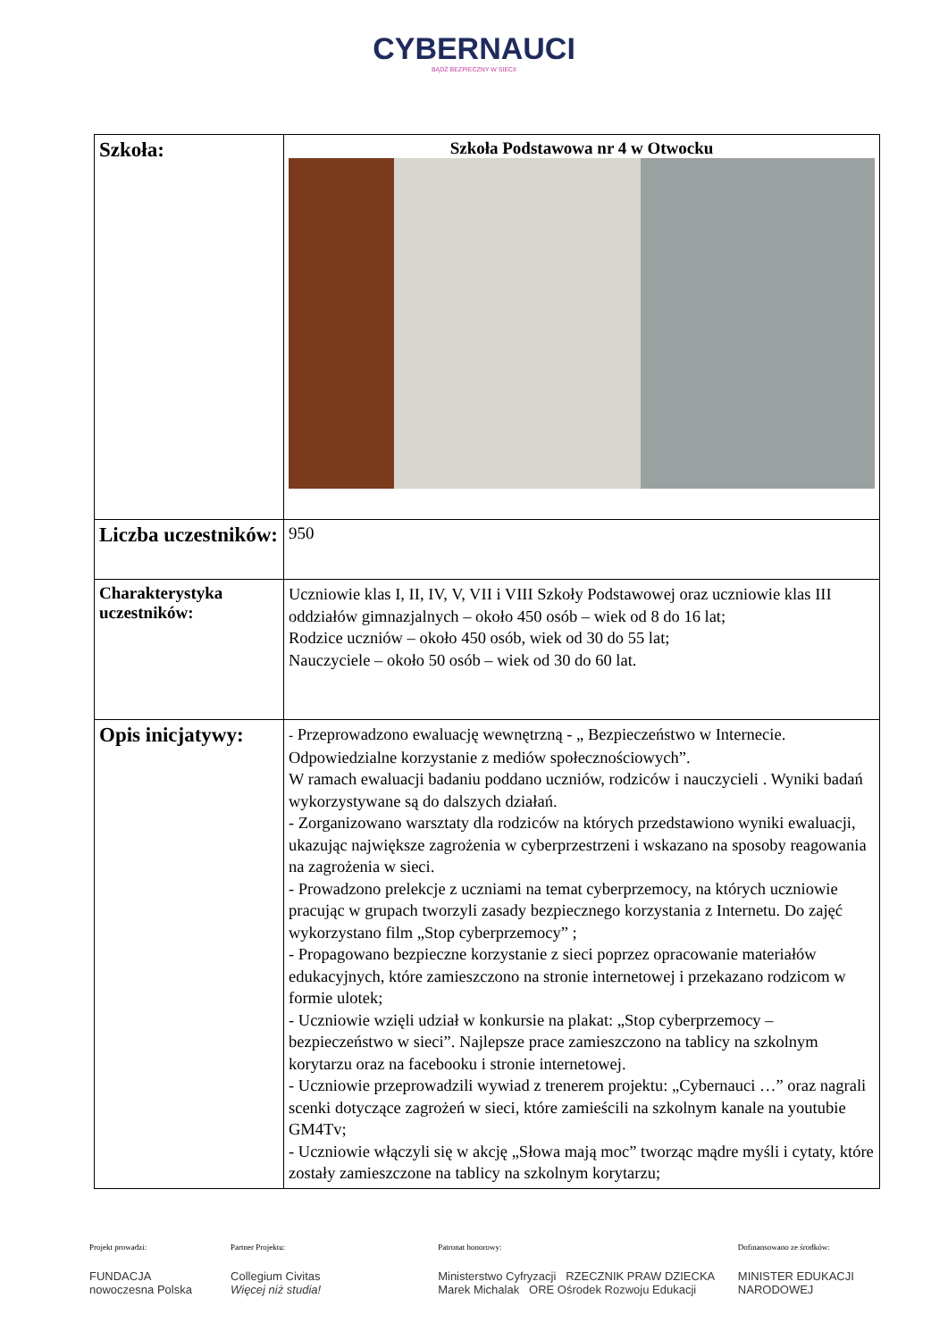CYBERNAUCI
BĄDŹ BEZPIECZNY W SIECI!
| Szkoła: | Szkoła Podstawowa nr 4 w Otwocku |
| Liczba uczestników: | 950 |
| Charakterystyka uczestników: | Uczniowie klas I, II, IV, V, VII i VIII Szkoły Podstawowej oraz uczniowie klas III oddziałów gimnazjalnych – około 450 osób – wiek od 8 do 16 lat; Rodzice uczniów – około 450 osób, wiek od 30 do 55 lat; Nauczyciele – około 50 osób – wiek od 30 do 60 lat. |
| Opis inicjatywy: | - Przeprowadzono ewaluację wewnętrzną - „ Bezpieczeństwo w Internecie. Odpowiedzialne korzystanie z mediów społecznościowych”. W ramach ewaluacji badaniu poddano uczniów, rodziców i nauczycieli . Wyniki badań wykorzystywane są do dalszych działań. - Zorganizowano warsztaty dla rodziców na których przedstawiono wyniki ewaluacji, ukazując największe zagrożenia w cyberprzestrzeni i wskazano na sposoby reagowania na zagrożenia w sieci. - Prowadzono prelekcje z uczniami na temat cyberprzemocy, na których uczniowie pracując w grupach tworzyli zasady bezpiecznego korzystania z Internetu. Do zajęć wykorzystano film „Stop cyberprzemocy” ; - Propagowano bezpieczne korzystanie z sieci poprzez opracowanie materiałów edukacyjnych, które zamieszczono na stronie internetowej i przekazano rodzicom w formie ulotek; - Uczniowie wzięli udział w konkursie na plakat: „Stop cyberprzemocy – bezpieczeństwo w sieci”. Najlepsze prace zamieszczono na tablicy na szkolnym korytarzu oraz na facebooku i stronie internetowej. - Uczniowie przeprowadzili wywiad z trenerem projektu: „Cybernauci …” oraz nagrali scenki dotyczące zagrożeń w sieci, które zamieścili na szkolnym kanale na youtubie GM4Tv; - Uczniowie włączyli się w akcję „Słowa mają moc” tworząc mądre myśli i cytaty, które zostały zamieszczone na tablicy na szkolnym korytarzu; |
Projekt prowadzi:
FUNDACJA nowoczesna Polska
Partner Projektu:
Collegium Civitas
Więcej niż studia!
Patronat honorowy:
Ministerstwo Cyfryzacji RZECZNIK PRAW DZIECKA Marek Michalak ORE Ośrodek Rozwoju Edukacji
Dofinansowano ze środków:
MINISTER EDUKACJI NARODOWEJ